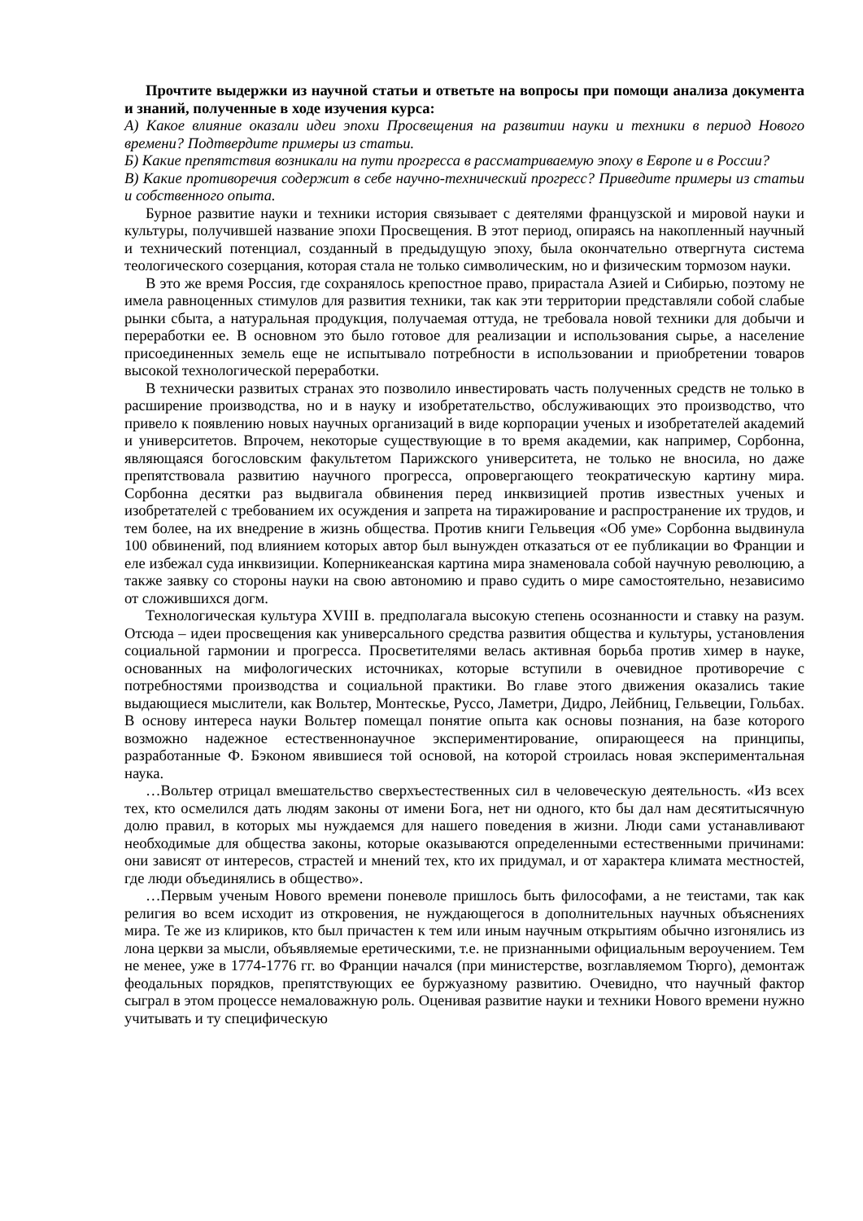Прочтите выдержки из научной статьи и ответьте на вопросы при помощи анализа документа и знаний, полученные в ходе изучения курса:
А) Какое влияние оказали идеи эпохи Просвещения на развитии науки и техники в период Нового времени? Подтвердите примеры из статьи.
Б) Какие препятствия возникали на пути прогресса в рассматриваемую эпоху в Европе и в России?
В) Какие противоречия содержит в себе научно-технический прогресс? Приведите примеры из статьи и собственного опыта.
Бурное развитие науки и техники история связывает с деятелями французской и мировой науки и культуры, получившей название эпохи Просвещения. В этот период, опираясь на накопленный научный и технический потенциал, созданный в предыдущую эпоху, была окончательно отвергнута система теологического созерцания, которая стала не только символическим, но и физическим тормозом науки.
В это же время Россия, где сохранялось крепостное право, прирастала Азией и Сибирью, поэтому не имела равноценных стимулов для развития техники, так как эти территории представляли собой слабые рынки сбыта, а натуральная продукция, получаемая оттуда, не требовала новой техники для добычи и переработки ее. В основном это было готовое для реализации и использования сырье, а население присоединенных земель еще не испытывало потребности в использовании и приобретении товаров высокой технологической переработки.
В технически развитых странах это позволило инвестировать часть полученных средств не только в расширение производства, но и в науку и изобретательство, обслуживающих это производство, что привело к появлению новых научных организаций в виде корпорации ученых и изобретателей академий и университетов. Впрочем, некоторые существующие в то время академии, как например, Сорбонна, являющаяся богословским факультетом Парижского университета, не только не вносила, но даже препятствовала развитию научного прогресса, опровергающего теократическую картину мира. Сорбонна десятки раз выдвигала обвинения перед инквизицией против известных ученых и изобретателей с требованием их осуждения и запрета на тиражирование и распространение их трудов, и тем более, на их внедрение в жизнь общества. Против книги Гельвеция «Об уме» Сорбонна выдвинула 100 обвинений, под влиянием которых автор был вынужден отказаться от ее публикации во Франции и еле избежал суда инквизиции. Коперникеанская картина мира знаменовала собой научную революцию, а также заявку со стороны науки на свою автономию и право судить о мире самостоятельно, независимо от сложившихся догм.
Технологическая культура XVIII в. предполагала высокую степень осознанности и ставку на разум. Отсюда – идеи просвещения как универсального средства развития общества и культуры, установления социальной гармонии и прогресса. Просветителями велась активная борьба против химер в науке, основанных на мифологических источниках, которые вступили в очевидное противоречие с потребностями производства и социальной практики. Во главе этого движения оказались такие выдающиеся мыслители, как Вольтер, Монтескье, Руссо, Ламетри, Дидро, Лейбниц, Гельвеции, Гольбах. В основу интереса науки Вольтер помещал понятие опыта как основы познания, на базе которого возможно надежное естественнонаучное экспериментирование, опирающееся на принципы, разработанные Ф. Бэконом явившиеся той основой, на которой строилась новая экспериментальная наука.
…Вольтер отрицал вмешательство сверхъестественных сил в человеческую деятельность. «Из всех тех, кто осмелился дать людям законы от имени Бога, нет ни одного, кто бы дал нам десятитысячную долю правил, в которых мы нуждаемся для нашего поведения в жизни. Люди сами устанавливают необходимые для общества законы, которые оказываются определенными естественными причинами: они зависят от интересов, страстей и мнений тех, кто их придумал, и от характера климата местностей, где люди объединялись в общество».
…Первым ученым Нового времени поневоле пришлось быть философами, а не теистами, так как религия во всем исходит из откровения, не нуждающегося в дополнительных научных объяснениях мира. Те же из клириков, кто был причастен к тем или иным научным открытиям обычно изгонялись из лона церкви за мысли, объявляемые еретическими, т.е. не признанными официальным вероучением. Тем не менее, уже в 1774-1776 гг. во Франции начался (при министерстве, возглавляемом Тюрго), демонтаж феодальных порядков, препятствующих ее буржуазному развитию. Очевидно, что научный фактор сыграл в этом процессе немаловажную роль. Оценивая развитие науки и техники Нового времени нужно учитывать и ту специфическую